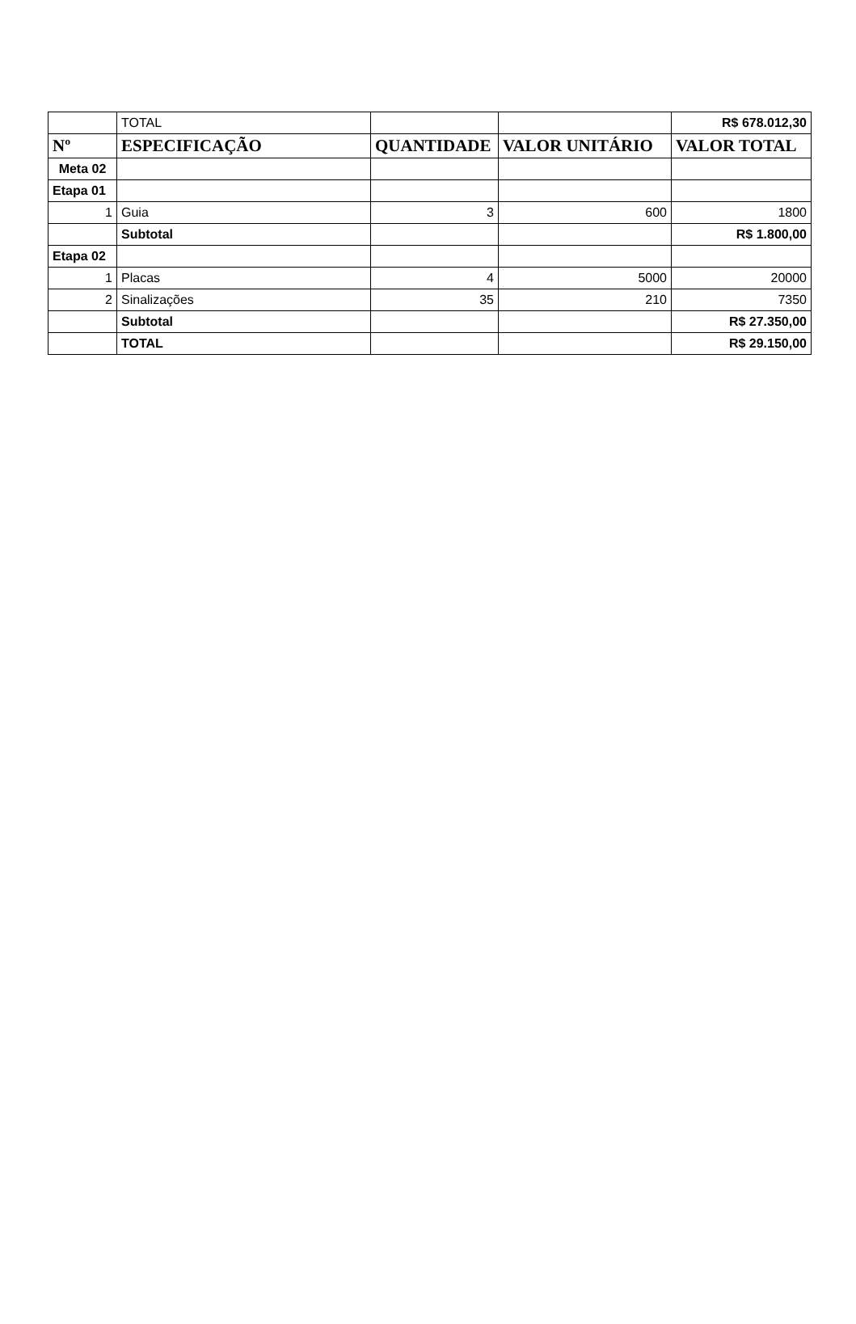| | TOTAL | | | R$ 678.012,30 |
| Nº | ESPECIFICAÇÃO | QUANTIDADE | VALOR UNITÁRIO | VALOR TOTAL |
| Meta 02 | | | | |
| Etapa 01 | | | | |
| 1 | Guia | 3 | 600 | 1800 |
| | Subtotal | | | R$ 1.800,00 |
| Etapa 02 | | | | |
| 1 | Placas | 4 | 5000 | 20000 |
| 2 | Sinalizações | 35 | 210 | 7350 |
| | Subtotal | | | R$ 27.350,00 |
| | TOTAL | | | R$ 29.150,00 |